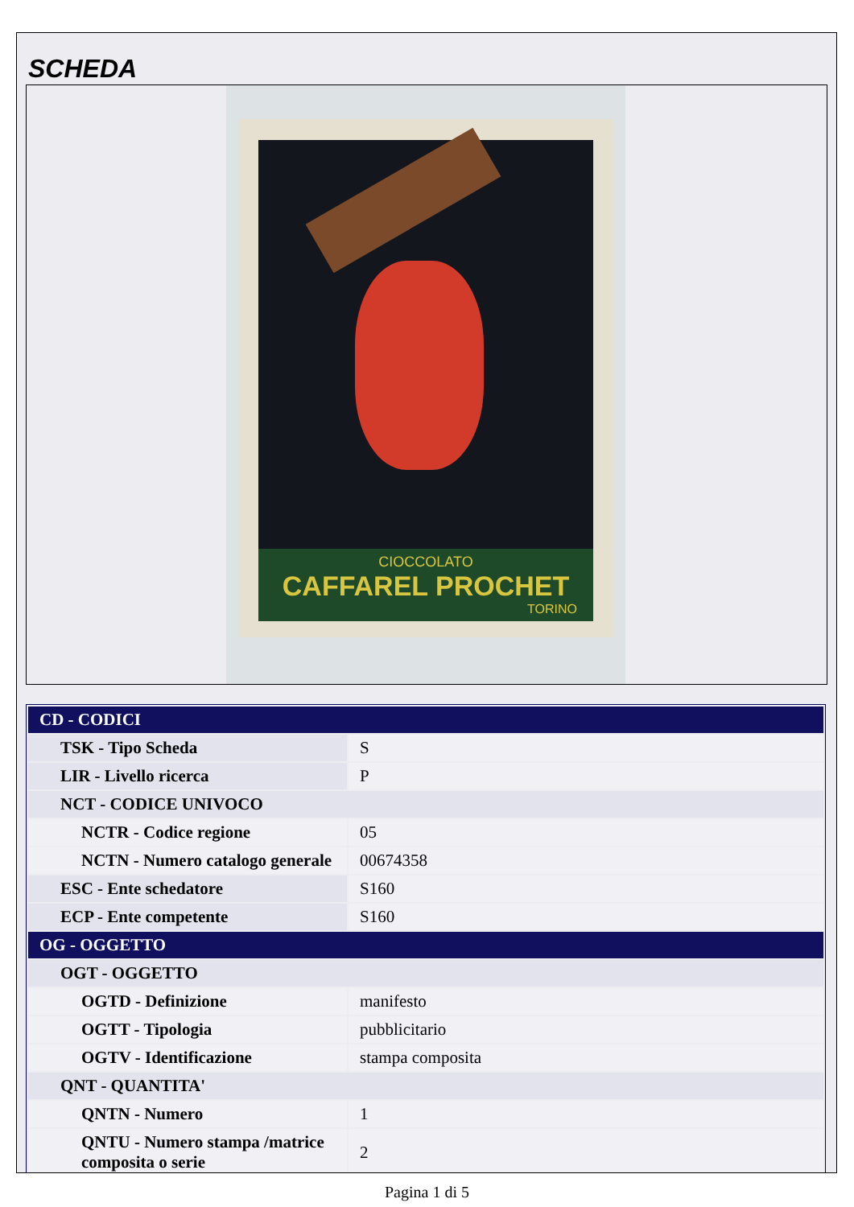SCHEDA
CIOCCOLATO
CAFFAREL PROCHET
TORINO
| CD - CODICI | |
| TSK - Tipo Scheda | S |
| LIR - Livello ricerca | P |
| NCT - CODICE UNIVOCO | |
| NCTR - Codice regione | 05 |
| NCTN - Numero catalogo generale | 00674358 |
| ESC - Ente schedatore | S160 |
| ECP - Ente competente | S160 |
| OG - OGGETTO | |
| OGT - OGGETTO | |
| OGTD - Definizione | manifesto |
| OGTT - Tipologia | pubblicitario |
| OGTV - Identificazione | stampa composita |
| QNT - QUANTITA' | |
| QNTN - Numero | 1 |
| QNTU - Numero stampa /matrice composita o serie | 2 |
Pagina 1 di 5